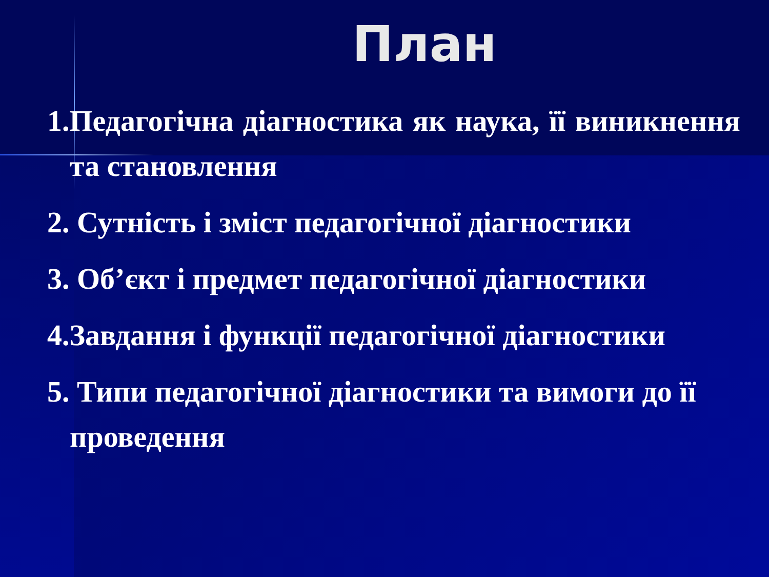План
1.Педагогічна діагностика як наука, її виникнення та становлення
2. Сутність і зміст педагогічної діагностики
3. Об’єкт і предмет педагогічної діагностики
4.Завдання і функції педагогічної діагностики
5. Типи педагогічної діагностики та вимоги до її проведення